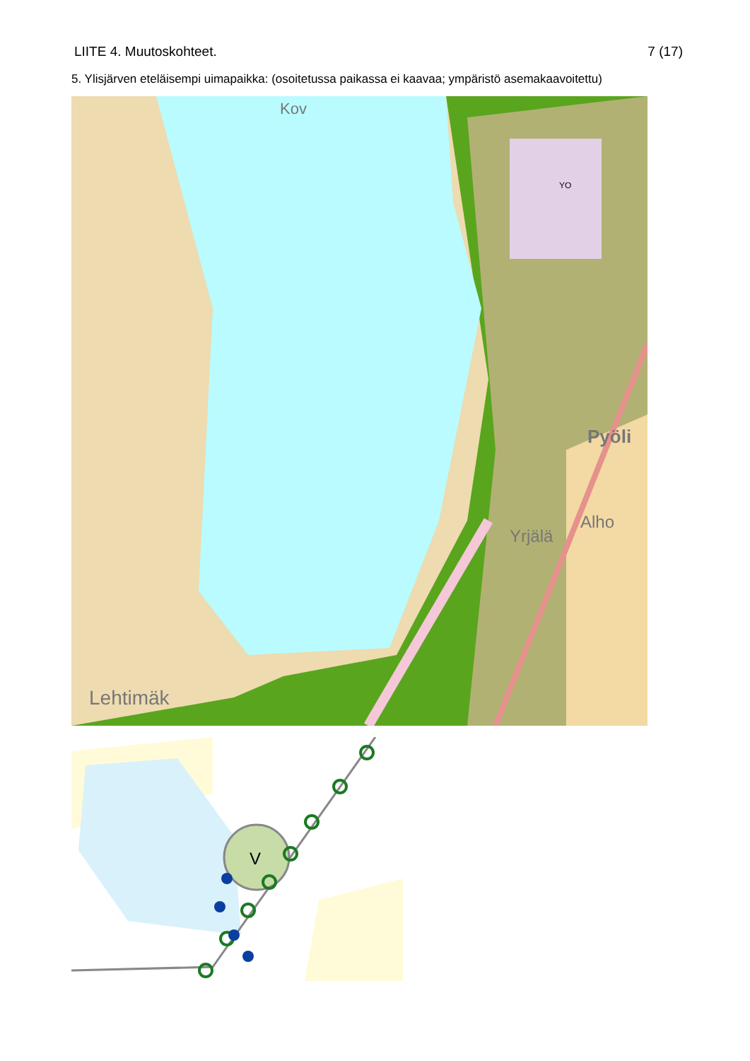LIITE 4. Muutoskohteet. 7 (17)
5. Ylisjärven eteläisempi uimapaikka: (osoitetussa paikassa ei kaavaa; ympäristö asemakaavoitettu)
Kov
Pyöli
Alho
Yrjälä
Lehtimäk
YO
V